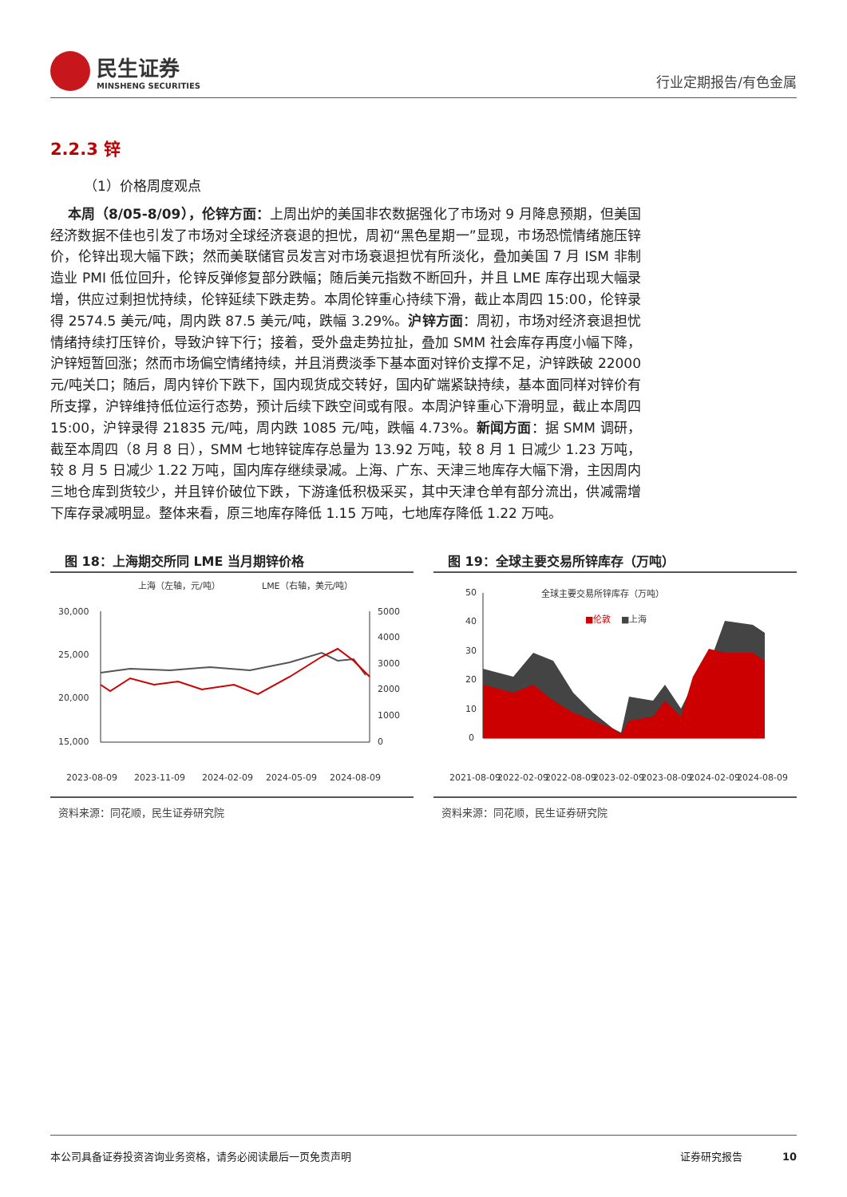民生证券
MINSHENG SECURITIES
行业定期报告/有色金属
2.2.3 锌
（1）价格周度观点
本周（8/05-8/09），伦锌方面：上周出炉的美国非农数据强化了市场对 9 月降息预期，但美国经济数据不佳也引发了市场对全球经济衰退的担忧，周初“黑色星期一”显现，市场恐慌情绪施压锌价，伦锌出现大幅下跌；然而美联储官员发言对市场衰退担忧有所淡化，叠加美国 7 月 ISM 非制造业 PMI 低位回升，伦锌反弹修复部分跌幅；随后美元指数不断回升，并且 LME 库存出现大幅录增，供应过剩担忧持续，伦锌延续下跌走势。本周伦锌重心持续下滑，截止本周四 15:00，伦锌录得 2574.5 美元/吨，周内跌 87.5 美元/吨，跌幅 3.29%。沪锌方面：周初，市场对经济衰退担忧情绪持续打压锌价，导致沪锌下行；接着，受外盘走势拉扯，叠加 SMM 社会库存再度小幅下降，沪锌短暂回涨；然而市场偏空情绪持续，并且消费淡季下基本面对锌价支撑不足，沪锌跌破 22000 元/吨关口；随后，周内锌价下跌下，国内现货成交转好，国内矿端紧缺持续，基本面同样对锌价有所支撑，沪锌维持低位运行态势，预计后续下跌空间或有限。本周沪锌重心下滑明显，截止本周四 15:00，沪锌录得 21835 元/吨，周内跌 1085 元/吨，跌幅 4.73%。新闻方面：据 SMM 调研，截至本周四（8 月 8 日），SMM 七地锌锭库存总量为 13.92 万吨，较 8 月 1 日减少 1.23 万吨，较 8 月 5 日减少 1.22 万吨，国内库存继续录减。上海、广东、天津三地库存大幅下滑，主因周内三地仓库到货较少，并且锌价破位下跌，下游逢低积极采买，其中天津仓单有部分流出，供减需增下库存录减明显。整体来看，原三地库存降低 1.15 万吨，七地库存降低 1.22 万吨。
图 18：上海期交所同 LME 当月期锌价格
上海（左轴，元/吨）
LME（右轴，美元/吨）
30,000
25,000
20,000
15,000
5000
4000
3000
2000
1000
0
2023-08-09
2023-11-09
2024-02-09
2024-05-09
2024-08-09
资料来源：同花顺，民生证券研究院
图 19：全球主要交易所锌库存（万吨）
全球主要交易所锌库存（万吨）
■伦敦
■上海
50
40
30
20
10
0
2021-08-09
2022-02-09
2022-08-09
2023-02-09
2023-08-09
2024-02-09
2024-08-09
资料来源：同花顺，民生证券研究院
本公司具备证券投资咨询业务资格，请务必阅读最后一页免责声明 证券研究报告 10